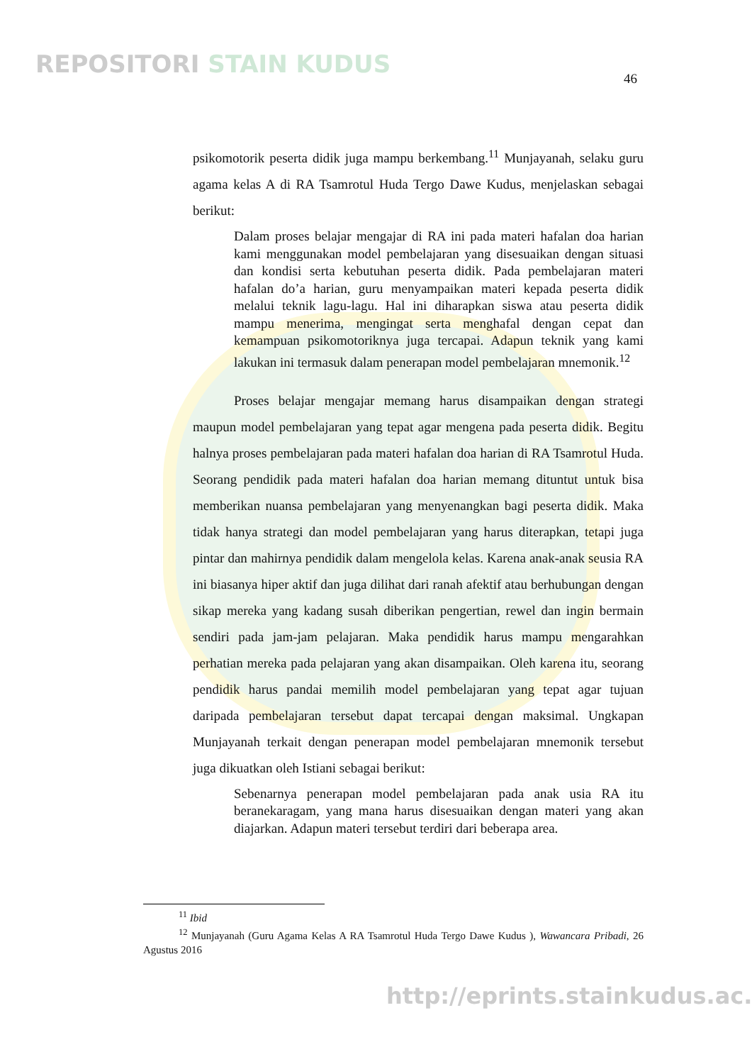REPOSITORI STAIN KUDUS
46
psikomotorik peserta didik juga mampu berkembang.<sup>11</sup> Munjayanah, selaku guru agama kelas A di RA Tsamrotul Huda Tergo Dawe Kudus, menjelaskan sebagai berikut:
Dalam proses belajar mengajar di RA ini pada materi hafalan doa harian kami menggunakan model pembelajaran yang disesuaikan dengan situasi dan kondisi serta kebutuhan peserta didik. Pada pembelajaran materi hafalan do’a harian, guru menyampaikan materi kepada peserta didik melalui teknik lagu-lagu. Hal ini diharapkan siswa atau peserta didik mampu menerima, mengingat serta menghafal dengan cepat dan kemampuan psikomotoriknya juga tercapai. Adapun teknik yang kami lakukan ini termasuk dalam penerapan model pembelajaran mnemonik.<sup>12</sup>
Proses belajar mengajar memang harus disampaikan dengan strategi maupun model pembelajaran yang tepat agar mengena pada peserta didik. Begitu halnya proses pembelajaran pada materi hafalan doa harian di RA Tsamrotul Huda. Seorang pendidik pada materi hafalan doa harian memang dituntut untuk bisa memberikan nuansa pembelajaran yang menyenangkan bagi peserta didik. Maka tidak hanya strategi dan model pembelajaran yang harus diterapkan, tetapi juga pintar dan mahirnya pendidik dalam mengelola kelas. Karena anak-anak seusia RA ini biasanya hiper aktif dan juga dilihat dari ranah afektif atau berhubungan dengan sikap mereka yang kadang susah diberikan pengertian, rewel dan ingin bermain sendiri pada jam-jam pelajaran. Maka pendidik harus mampu mengarahkan perhatian mereka pada pelajaran yang akan disampaikan. Oleh karena itu, seorang pendidik harus pandai memilih model pembelajaran yang tepat agar tujuan daripada pembelajaran tersebut dapat tercapai dengan maksimal. Ungkapan Munjayanah terkait dengan penerapan model pembelajaran mnemonik tersebut juga dikuatkan oleh Istiani sebagai berikut:
Sebenarnya penerapan model pembelajaran pada anak usia RA itu beranekaragam, yang mana harus disesuaikan dengan materi yang akan diajarkan. Adapun materi tersebut terdiri dari beberapa area.
<sup>11</sup> Ibid
<sup>12</sup> Munjayanah (Guru Agama Kelas A RA Tsamrotul Huda Tergo Dawe Kudus ), Wawancara Pribadi, 26 Agustus 2016
http://eprints.stainkudus.ac.id